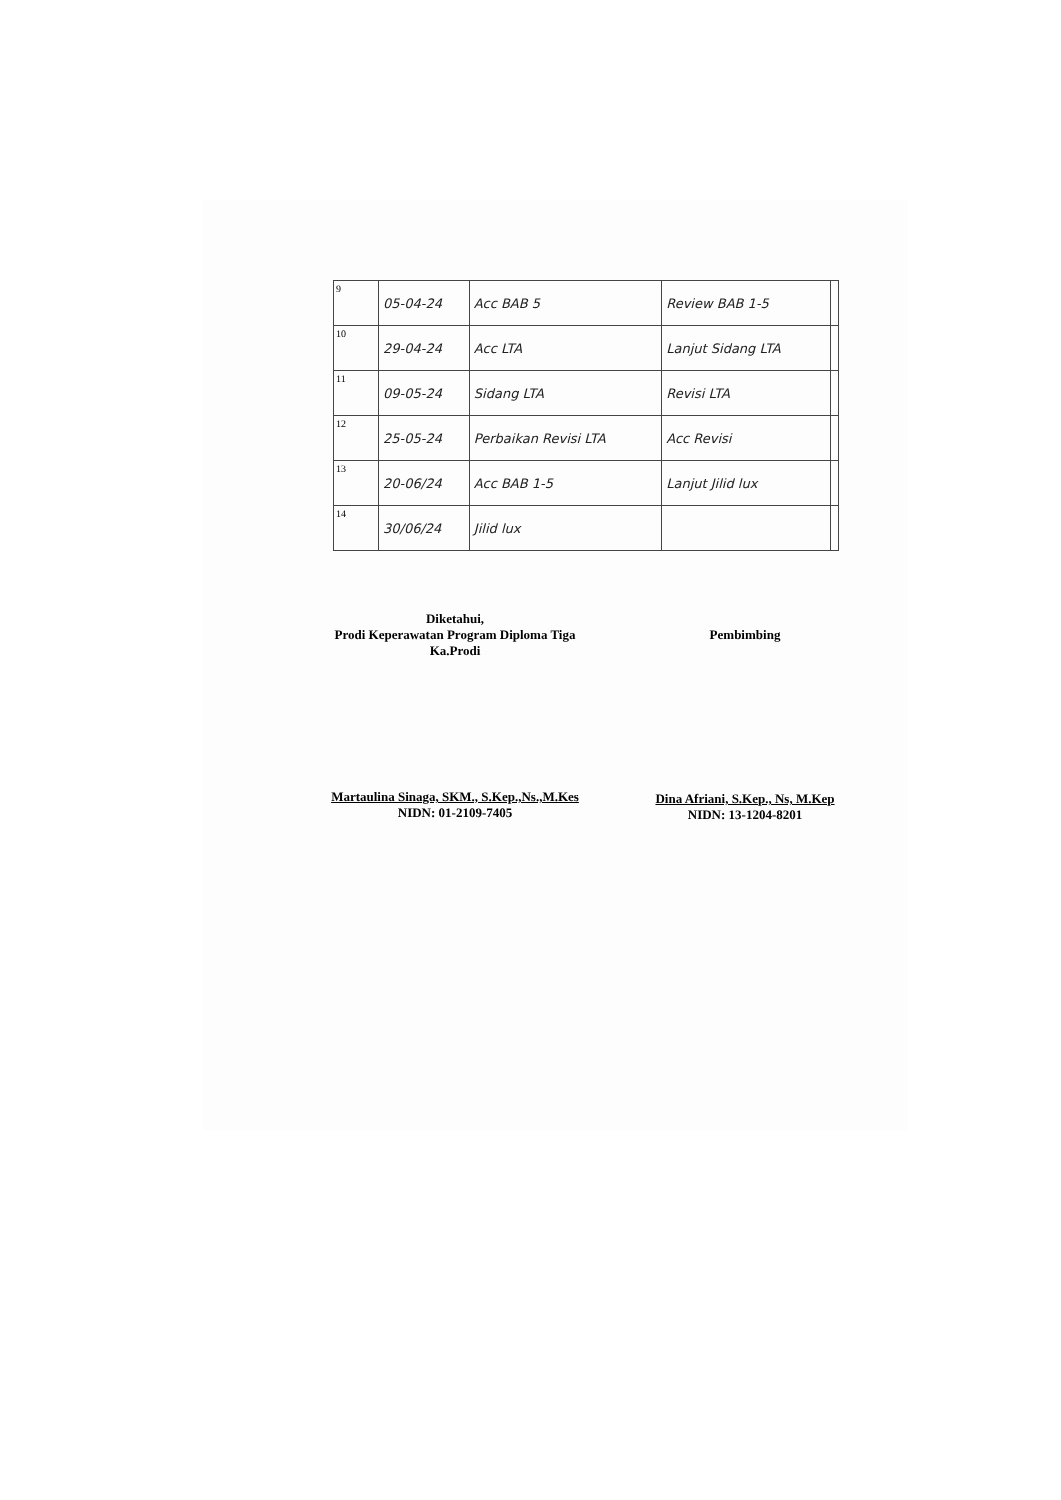| 9 | 05-04-24 | Acc BAB 5 | Review BAB 1-5 | |
| 10 | 29-04-24 | Acc LTA | Lanjut Sidang LTA | |
| 11 | 09-05-24 | Sidang LTA | Revisi LTA | |
| 12 | 25-05-24 | Perbaikan Revisi LTA | Acc Revisi | |
| 13 | 20-06/24 | Acc BAB 1-5 | Lanjut Jilid lux | |
| 14 | 30/06/24 | Jilid lux | | |
Diketahui,
Prodi Keperawatan Program Diploma Tiga
Ka.Prodi
Martaulina Sinaga, SKM., S.Kep.,Ns.,M.Kes
NIDN: 01-2109-7405
Pembimbing
Dina Afriani, S.Kep., Ns, M.Kep
NIDN: 13-1204-8201